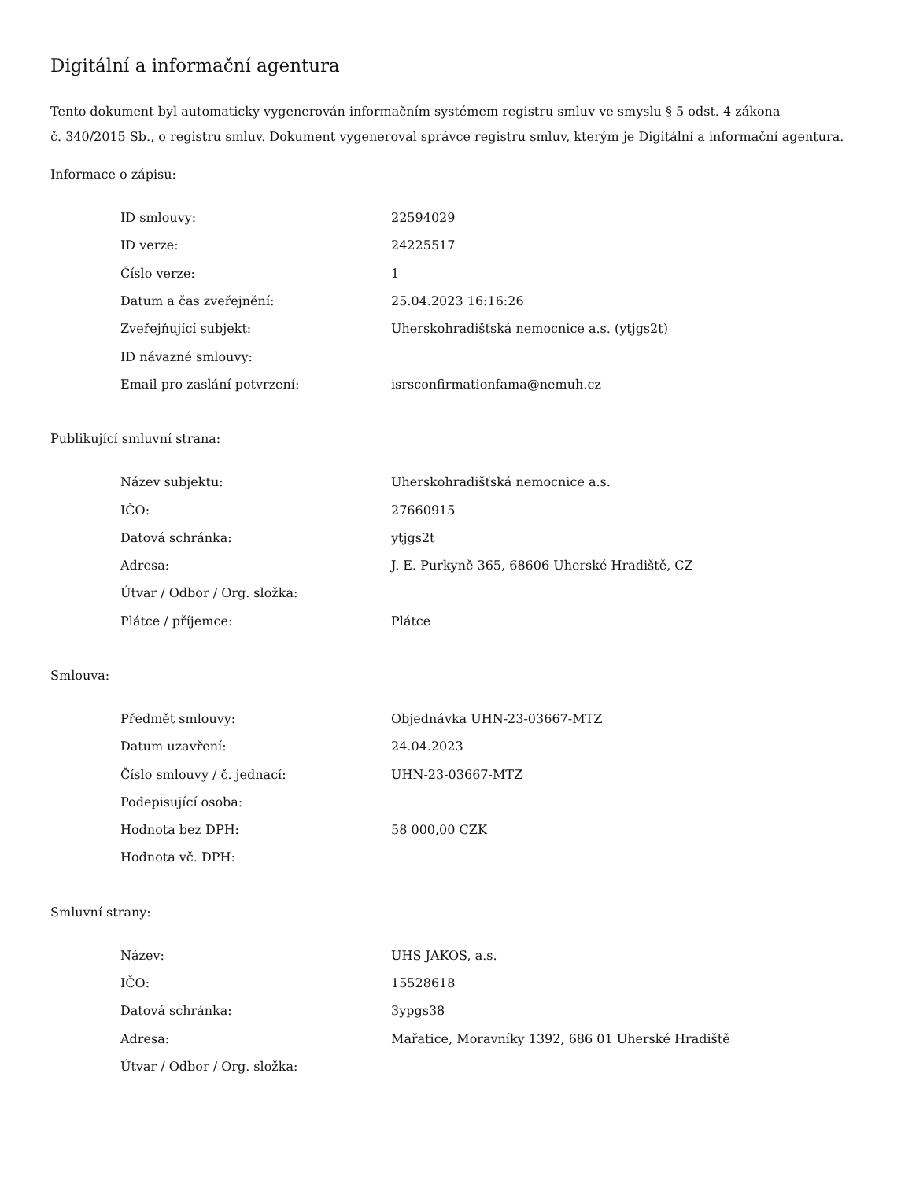Digitální a informační agentura
Tento dokument byl automaticky vygenerován informačním systémem registru smluv ve smyslu § 5 odst. 4 zákona
č. 340/2015 Sb., o registru smluv. Dokument vygeneroval správce registru smluv, kterým je Digitální a informační agentura.
Informace o zápisu:
| ID smlouvy: | 22594029 |
| ID verze: | 24225517 |
| Číslo verze: | 1 |
| Datum a čas zveřejnění: | 25.04.2023 16:16:26 |
| Zveřejňující subjekt: | Uherskohradišťská nemocnice a.s. (ytjgs2t) |
| ID návazné smlouvy: | |
| Email pro zaslání potvrzení: | isrsconfirmationfama@nemuh.cz |
Publikující smluvní strana:
| Název subjektu: | Uherskohradišťská nemocnice a.s. |
| IČO: | 27660915 |
| Datová schránka: | ytjgs2t |
| Adresa: | J. E. Purkyně 365, 68606 Uherské Hradiště, CZ |
| Útvar / Odbor / Org. složka: | |
| Plátce / příjemce: | Plátce |
Smlouva:
| Předmět smlouvy: | Objednávka UHN-23-03667-MTZ |
| Datum uzavření: | 24.04.2023 |
| Číslo smlouvy / č. jednací: | UHN-23-03667-MTZ |
| Podepisující osoba: | |
| Hodnota bez DPH: | 58 000,00 CZK |
| Hodnota vč. DPH: | |
Smluvní strany:
| Název: | UHS JAKOS, a.s. |
| IČO: | 15528618 |
| Datová schránka: | 3ypgs38 |
| Adresa: | Mařatice, Moravníky 1392, 686 01 Uherské Hradiště |
| Útvar / Odbor / Org. složka: | |